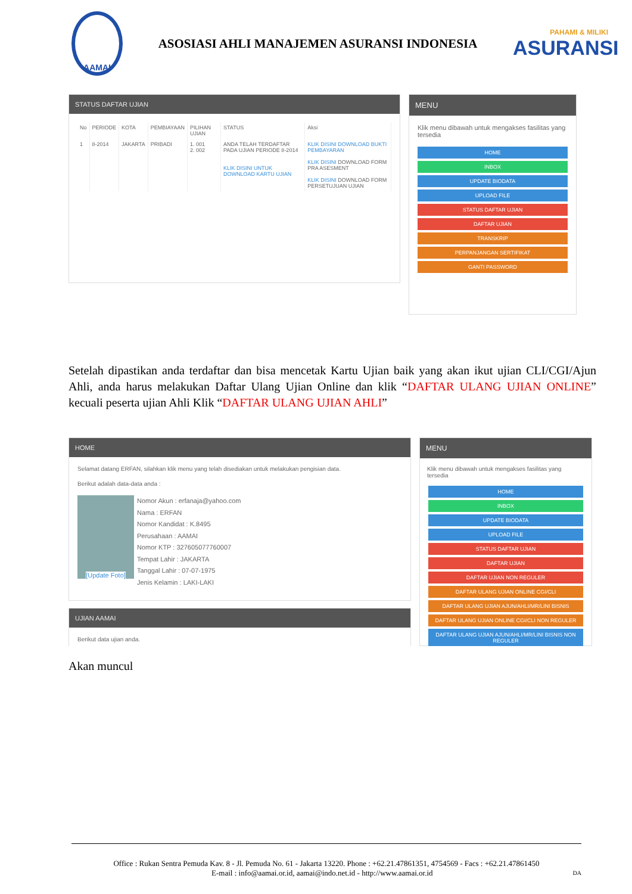AAMAI
ASOSIASI AHLI MANAJEMEN ASURANSI INDONESIA
PAHAMI & MILIKI
ASURANSI
STATUS DAFTAR UJIAN
| No | PERIODE | KOTA | PEMBIAYAAN | PILIHAN UJIAN | STATUS | Aksi |
| --- | --- | --- | --- | --- | --- | --- |
| 1 | 8-2014 | JAKARTA | PRIBADI | 1. 001 2. 002 | ANDA TELAH TERDAFTAR PADA UJIAN PERIODE 8-2014 KLIK DISINI UNTUK DOWNLOAD KARTU UJIAN | KLIK DISINI DOWNLOAD BUKTI PEMBAYARAN KLIK DISINI DOWNLOAD FORM PRA ASESMENT KLIK DISINI DOWNLOAD FORM PERSETUJUAN UJIAN |
MENU
Klik menu dibawah untuk mengakses fasilitas yang tersedia
HOME
INBOX
UPDATE BIODATA
UPLOAD FILE
STATUS DAFTAR UJIAN
DAFTAR UJIAN
TRANSKRIP
PERPANJANGAN SERTIFIKAT
GANTI PASSWORD
Setelah dipastikan anda terdaftar dan bisa mencetak Kartu Ujian baik yang akan ikut ujian CLI/CGI/Ajun Ahli, anda harus melakukan Daftar Ulang Ujian Online dan klik “DAFTAR ULANG UJIAN ONLINE” kecuali peserta ujian Ahli Klik “DAFTAR ULANG UJIAN AHLI”
HOME
Selamat datang ERFAN, silahkan klik menu yang telah disediakan untuk melakukan pengisian data.
Berikut adalah data-data anda :
[Update Foto]
Nomor Akun : erfanaja@yahoo.com
Nama : ERFAN
Nomor Kandidat : K.8495
Perusahaan : AAMAI
Nomor KTP : 327605077760007
Tempat Lahir : JAKARTA
Tanggal Lahir : 07-07-1975
Jenis Kelamin : LAKI-LAKI
UJIAN AAMAI
Berikut data ujian anda.
MENU
Klik menu dibawah untuk mengakses fasilitas yang tersedia
HOME
INBOX
UPDATE BIODATA
UPLOAD FILE
STATUS DAFTAR UJIAN
DAFTAR UJIAN
DAFTAR UJIAN NON REGULER
DAFTAR ULANG UJIAN ONLINE CGI/CLI
DAFTAR ULANG UJIAN AJUN/AHLI/MR/LINI BISNIS
DAFTAR ULANG UJIAN ONLINE CGI/CLI NON REGULER
DAFTAR ULANG UJIAN AJUN/AHLI/MR/LINI BISNIS NON REGULER
Akan muncul
Office : Rukan Sentra Pemuda Kav. 8 - Jl. Pemuda No. 61 - Jakarta 13220. Phone : +62.21.47861351, 4754569 - Facs : +62.21.47861450
E-mail : info@aamai.or.id, aamai@indo.net.id - http://www.aamai.or.id DA